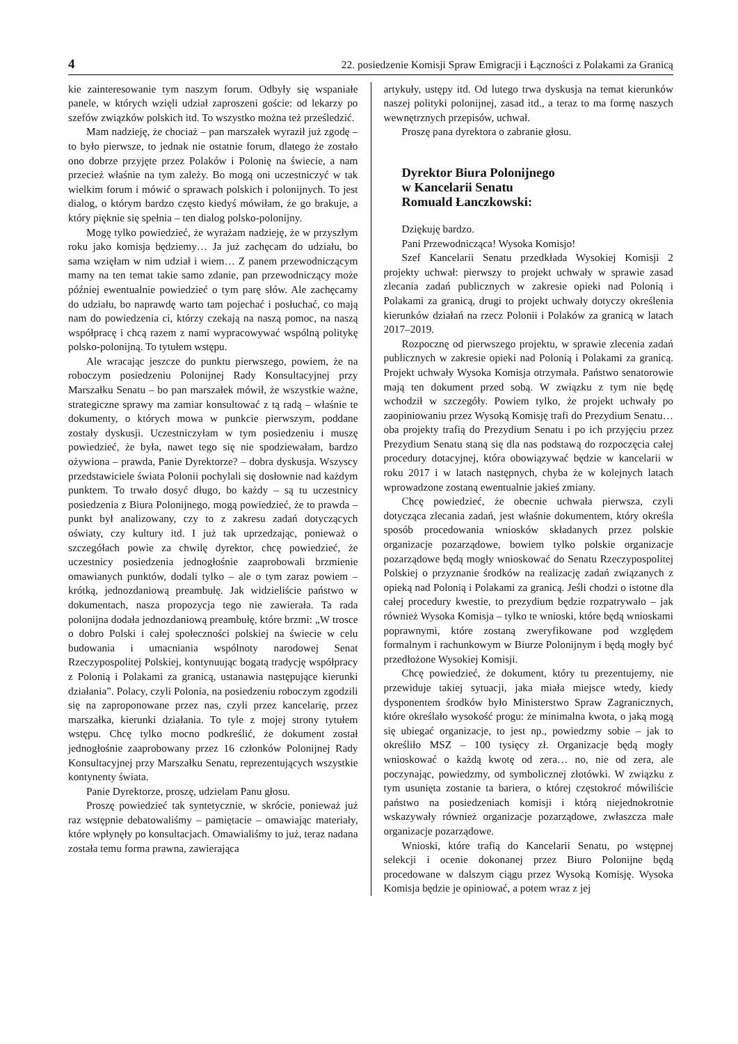4 22. posiedzenie Komisji Spraw Emigracji i Łączności z Polakami za Granicą
kie zainteresowanie tym naszym forum. Odbyły się wspaniałe panele, w których wzięli udział zaproszeni goście: od lekarzy po szefów związków polskich itd. To wszystko można też prześledzić.
Mam nadzieję, że chociaż – pan marszałek wyraził już zgodę – to było pierwsze, to jednak nie ostatnie forum, dlatego że zostało ono dobrze przyjęte przez Polaków i Polonię na świecie, a nam przecież właśnie na tym zależy. Bo mogą oni uczestniczyć w tak wielkim forum i mówić o sprawach polskich i polonijnych. To jest dialog, o którym bardzo często kiedyś mówiłam, że go brakuje, a który pięknie się spełnia – ten dialog polsko-polonijny.
Mogę tylko powiedzieć, że wyrażam nadzieję, że w przyszłym roku jako komisja będziemy… Ja już zachęcam do udziału, bo sama wzięłam w nim udział i wiem… Z panem przewodniczącym mamy na ten temat takie samo zdanie, pan przewodniczący może później ewentualnie powiedzieć o tym parę słów. Ale zachęcamy do udziału, bo naprawdę warto tam pojechać i posłuchać, co mają nam do powiedzenia ci, którzy czekają na naszą pomoc, na naszą współpracę i chcą razem z nami wypracowywać wspólną politykę polsko-polonijną. To tytułem wstępu.
Ale wracając jeszcze do punktu pierwszego, powiem, że na roboczym posiedzeniu Polonijnej Rady Konsultacyjnej przy Marszałku Senatu – bo pan marszałek mówił, że wszystkie ważne, strategiczne sprawy ma zamiar konsultować z tą radą – właśnie te dokumenty, o których mowa w punkcie pierwszym, poddane zostały dyskusji. Uczestniczyłam w tym posiedzeniu i muszę powiedzieć, że była, nawet tego się nie spodziewałam, bardzo ożywiona – prawda, Panie Dyrektorze? – dobra dyskusja. Wszyscy przedstawiciele świata Polonii pochylali się dosłownie nad każdym punktem. To trwało dosyć długo, bo każdy – są tu uczestnicy posiedzenia z Biura Polonijnego, mogą powiedzieć, że to prawda – punkt był analizowany, czy to z zakresu zadań dotyczących oświaty, czy kultury itd. I już tak uprzedzając, ponieważ o szczegółach powie za chwilę dyrektor, chcę powiedzieć, że uczestnicy posiedzenia jednogłośnie zaaprobowali brzmienie omawianych punktów, dodali tylko – ale o tym zaraz powiem – krótką, jednozdaniową preambułę. Jak widzieliście państwo w dokumentach, nasza propozycja tego nie zawierała. Ta rada polonijna dodała jednozdaniową preambułę, które brzmi: „W trosce o dobro Polski i całej społeczności polskiej na świecie w celu budowania i umacniania wspólnoty narodowej Senat Rzeczypospolitej Polskiej, kontynuując bogatą tradycję współpracy z Polonią i Polakami za granicą, ustanawia następujące kierunki działania”. Polacy, czyli Polonia, na posiedzeniu roboczym zgodzili się na zaproponowane przez nas, czyli przez kancelarię, przez marszałka, kierunki działania. To tyle z mojej strony tytułem wstępu. Chcę tylko mocno podkreślić, że dokument został jednogłośnie zaaprobowany przez 16 członków Polonijnej Rady Konsultacyjnej przy Marszałku Senatu, reprezentujących wszystkie kontynenty świata.
Panie Dyrektorze, proszę, udzielam Panu głosu.
Proszę powiedzieć tak syntetycznie, w skrócie, ponieważ już raz wstępnie debatowaliśmy – pamiętacie – omawiając materiały, które wpłynęły po konsultacjach. Omawialiśmy to już, teraz nadana została temu forma prawna, zawierająca
artykuły, ustępy itd. Od lutego trwa dyskusja na temat kierunków naszej polityki polonijnej, zasad itd., a teraz to ma formę naszych wewnętrznych przepisów, uchwał.
Proszę pana dyrektora o zabranie głosu.
Dyrektor Biura Polonijnego
w Kancelarii Senatu
Romuald Łanczkowski:
Dziękuję bardzo.
Pani Przewodnicząca! Wysoka Komisjo!
Szef Kancelarii Senatu przedkłada Wysokiej Komisji 2 projekty uchwał: pierwszy to projekt uchwały w sprawie zasad zlecania zadań publicznych w zakresie opieki nad Polonią i Polakami za granicą, drugi to projekt uchwały dotyczy określenia kierunków działań na rzecz Polonii i Polaków za granicą w latach 2017–2019.
Rozpocznę od pierwszego projektu, w sprawie zlecenia zadań publicznych w zakresie opieki nad Polonią i Polakami za granicą. Projekt uchwały Wysoka Komisja otrzymała. Państwo senatorowie mają ten dokument przed sobą. W związku z tym nie będę wchodził w szczegóły. Powiem tylko, że projekt uchwały po zaopiniowaniu przez Wysoką Komisję trafi do Prezydium Senatu… oba projekty trafią do Prezydium Senatu i po ich przyjęciu przez Prezydium Senatu staną się dla nas podstawą do rozpoczęcia całej procedury dotacyjnej, która obowiązywać będzie w kancelarii w roku 2017 i w latach następnych, chyba że w kolejnych latach wprowadzone zostaną ewentualnie jakieś zmiany.
Chcę powiedzieć, że obecnie uchwała pierwsza, czyli dotycząca zlecania zadań, jest właśnie dokumentem, który określa sposób procedowania wniosków składanych przez polskie organizacje pozarządowe, bowiem tylko polskie organizacje pozarządowe będą mogły wnioskować do Senatu Rzeczypospolitej Polskiej o przyznanie środków na realizację zadań związanych z opieką nad Polonią i Polakami za granicą. Jeśli chodzi o istotne dla całej procedury kwestie, to prezydium będzie rozpatrywało – jak również Wysoka Komisja – tylko te wnioski, które będą wnioskami poprawnymi, które zostaną zweryfikowane pod względem formalnym i rachunkowym w Biurze Polonijnym i będą mogły być przedłożone Wysokiej Komisji.
Chcę powiedzieć, że dokument, który tu prezentujemy, nie przewiduje takiej sytuacji, jaka miała miejsce wtedy, kiedy dysponentem środków było Ministerstwo Spraw Zagranicznych, które określało wysokość progu: że minimalna kwota, o jaką mogą się ubiegać organizacje, to jest np., powiedzmy sobie – jak to określiło MSZ – 100 tysięcy zł. Organizacje będą mogły wnioskować o każdą kwotę od zera… no, nie od zera, ale poczynając, powiedzmy, od symbolicznej złotówki. W związku z tym usunięta zostanie ta bariera, o której częstokroć mówiliście państwo na posiedzeniach komisji i którą niejednokrotnie wskazywały również organizacje pozarządowe, zwłaszcza małe organizacje pozarządowe.
Wnioski, które trafią do Kancelarii Senatu, po wstępnej selekcji i ocenie dokonanej przez Biuro Polonijne będą procedowane w dalszym ciągu przez Wysoką Komisję. Wysoka Komisja będzie je opiniować, a potem wraz z jej